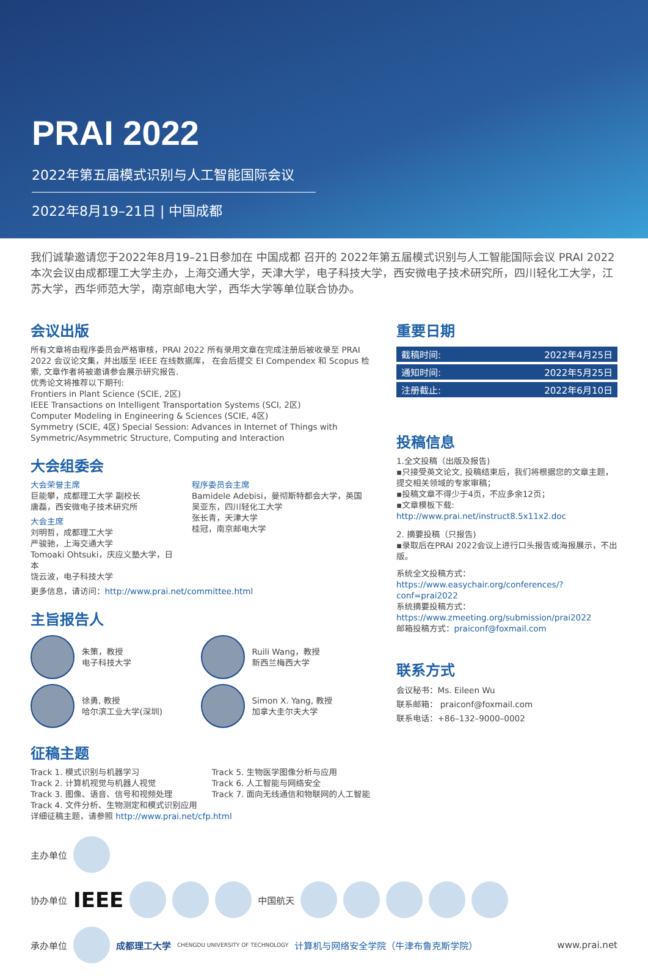PRAI 2022
2022年第五届模式识别与人工智能国际会议
2022年8月19–21日 | 中国成都
我们诚挚邀请您于2022年8月19–21日参加在 中国成都 召开的 2022年第五届模式识别与人工智能国际会议 PRAI 2022 本次会议由成都理工大学主办，上海交通大学，天津大学，电子科技大学，西安微电子技术研究所，四川轻化工大学，江苏大学，西华师范大学，南京邮电大学，西华大学等单位联合协办。
会议出版
所有文章将由程序委员会严格审核，PRAI 2022 所有录用文章在完成注册后被收录至 PRAI 2022 会议论文集，并出版至 IEEE 在线数据库， 在会后提交 EI Compendex 和 Scopus 检索, 文章作者将被邀请参会展示研究报告.
优秀论文将推荐以下期刊:
Frontiers in Plant Science (SCIE, 2区)
IEEE Transactions on Intelligent Transportation Systems (SCI, 2区)
Computer Modeling in Engineering & Sciences (SCIE, 4区)
Symmetry (SCIE, 4区) Special Session: Advances in Internet of Things with Symmetric/Asymmetric Structure, Computing and Interaction
大会组委会
大会荣誉主席
巨能攀，成都理工大学 副校长
唐磊，西安微电子技术研究所
大会主席
刘明哲，成都理工大学
严骏驰，上海交通大学
Tomoaki Ohtsuki，庆应义塾大学，日本
饶云波，电子科技大学
程序委员会主席
Bamidele Adebisi，曼彻斯特都会大学，英国
吴亚东，四川轻化工大学
张长青，天津大学
桂冠，南京邮电大学
更多信息，请访问：http://www.prai.net/committee.html
主旨报告人
朱策，教授
电子科技大学
Ruili Wang，教授
新西兰梅西大学
徐勇, 教授
哈尔滨工业大学(深圳)
Simon X. Yang, 教授
加拿大圭尔夫大学
征稿主题
Track 1. 模式识别与机器学习
Track 2. 计算机视觉与机器人视觉
Track 3. 图像、语音、信号和视频处理
Track 4. 文件分析、生物测定和模式识别应用
Track 5. 生物医学图像分析与应用
Track 6. 人工智能与网络安全
Track 7. 面向无线通信和物联网的人工智能
详细征稿主题，请参照 http://www.prai.net/cfp.html
重要日期
| 截稿时间: | 2022年4月25日 |
| 通知时间: | 2022年5月25日 |
| 注册截止: | 2022年6月10日 |
投稿信息
1.全文投稿（出版及报告)
▪只接受英文论文, 投稿结束后，我们将根据您的文章主题，提交相关领域的专家审稿；
▪投稿文章不得少于4页，不应多余12页；
▪文章模板下载: http://www.prai.net/instruct8.5x11x2.doc
2. 摘要投稿（只报告)
▪录取后在PRAI 2022会议上进行口头报告或海报展示，不出版。
系统全文投稿方式：
https://www.easychair.org/conferences/?conf=prai2022
系统摘要投稿方式：
https://www.zmeeting.org/submission/prai2022
邮箱投稿方式：praiconf@foxmail.com
联系方式
会议秘书：Ms. Eileen Wu
联系邮箱： praiconf@foxmail.com
联系电话：+86–132–9000–0002
主办单位
协办单位 IEEE 中国航天
承办单位 成都理工大学 CHENGDU UNIVERSITY OF TECHNOLOGY 计算机与网络安全学院（牛津布鲁克斯学院） www.prai.net